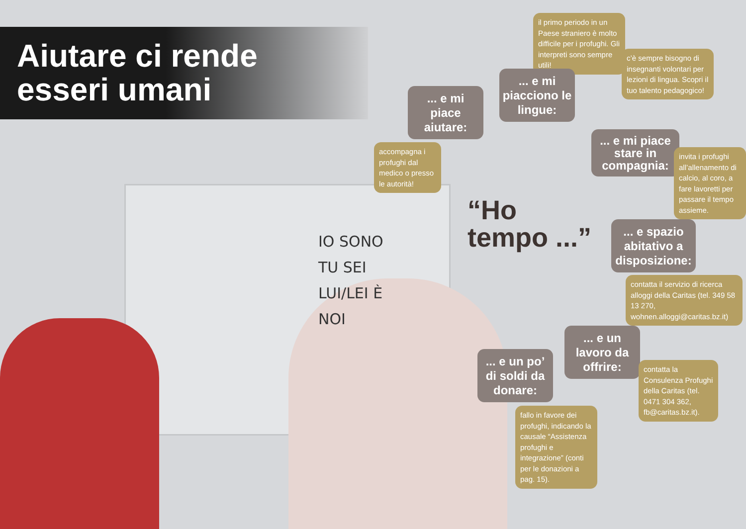Aiutare ci rende
esseri umani
IO SONO
TU SEI
LUI/LEI È
NOI
il primo periodo in un Paese straniero è molto difficile per i profughi. Gli interpreti sono sempre utili!
c’è sempre bisogno di insegnanti volontari per lezioni di lingua. Scopri il tuo talento pedagogico!
... e mi piace aiutare:
... e mi piacciono le lingue:
accompagna i profughi dal medico o presso le autorità!
... e mi piace stare in compagnia:
invita i profughi all’allenamento di calcio, al coro, a fare lavoretti per passare il tempo assieme.
“Ho
tempo ...”
... e spazio abitativo a disposizione:
contatta il servizio di ricerca alloggi della Caritas (tel. 349 58 13 270, wohnen.alloggi@caritas.bz.it)
... e un lavoro da offrire:
contatta la Consulenza Profughi della Caritas (tel. 0471 304 362, fb@caritas.bz.it).
... e un po’ di soldi da donare:
fallo in favore dei profughi, indicando la causale “Assistenza profughi e integrazione” (conti per le donazioni a pag. 15).